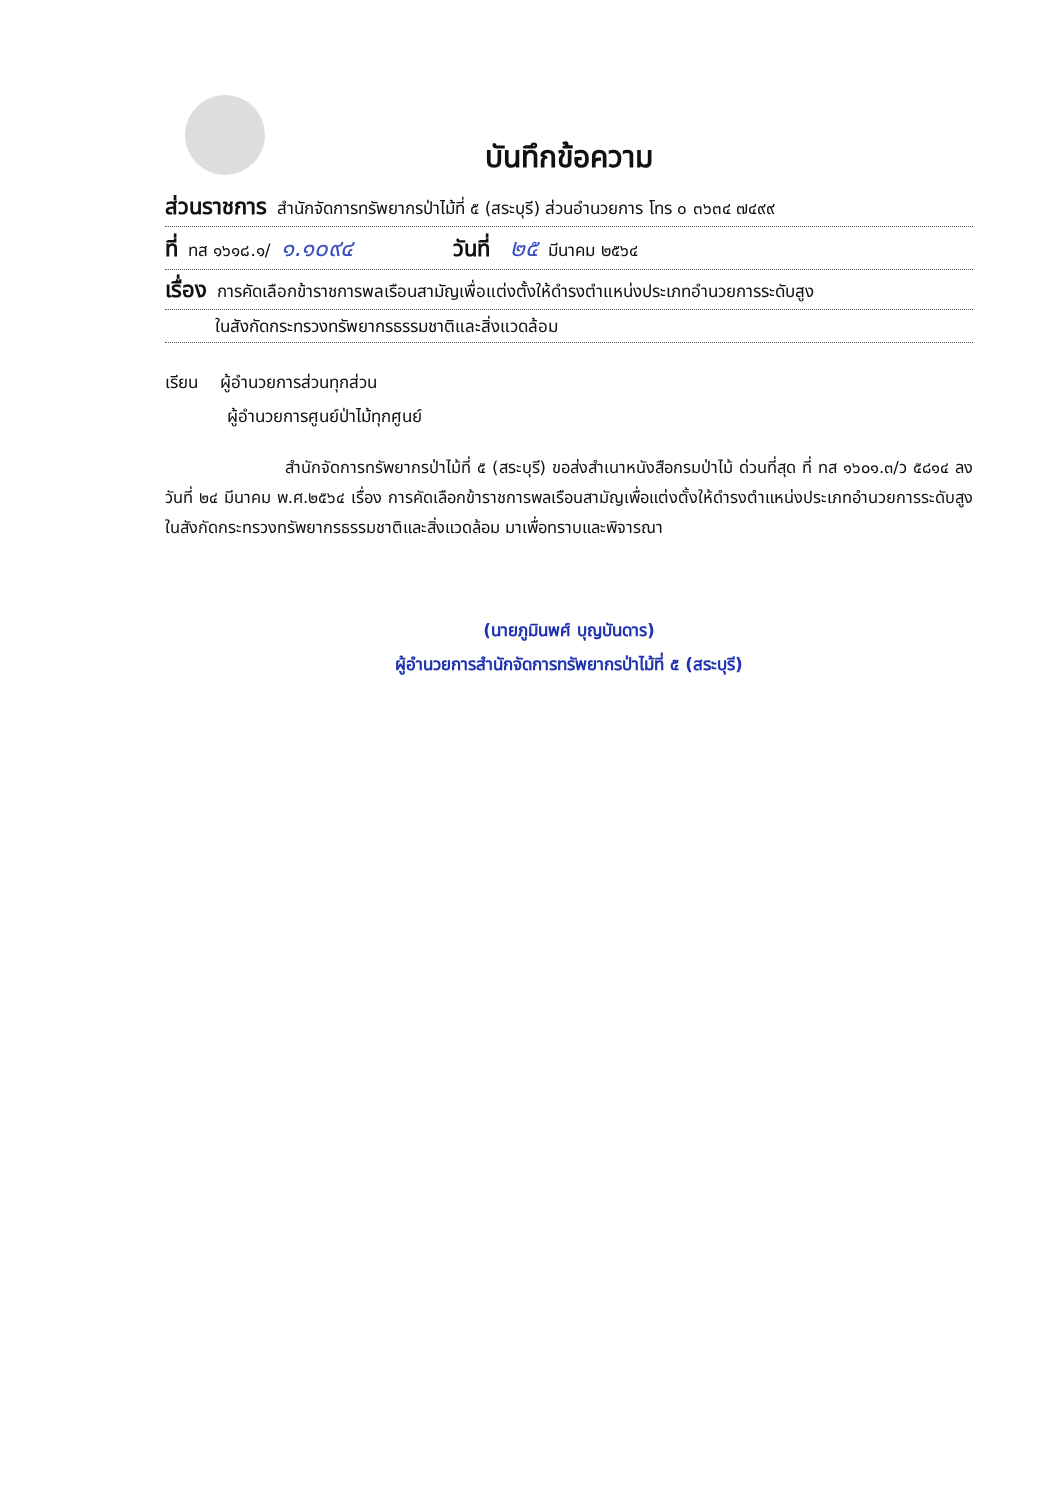บันทึกข้อความ
ส่วนราชการ สำนักจัดการทรัพยากรป่าไม้ที่ ๕ (สระบุรี) ส่วนอำนวยการ โทร ๐ ๓๖๓๔ ๗๔๙๙
ที่ ทส ๑๖๑๘.๑/ ๑.๑๐๙๔ วันที่ ๒๕ มีนาคม ๒๕๖๔
เรื่อง การคัดเลือกข้าราชการพลเรือนสามัญเพื่อแต่งตั้งให้ดำรงตำแหน่งประเภทอำนวยการระดับสูง
ในสังกัดกระทรวงทรัพยากรธรรมชาติและสิ่งแวดล้อม
เรียน ผู้อำนวยการส่วนทุกส่วน
ผู้อำนวยการศูนย์ป่าไม้ทุกศูนย์
สำนักจัดการทรัพยากรป่าไม้ที่ ๕ (สระบุรี) ขอส่งสำเนาหนังสือกรมป่าไม้ ด่วนที่สุด ที่ ทส ๑๖๐๑.๓/ว ๕๘๑๔ ลงวันที่ ๒๔ มีนาคม พ.ศ.๒๕๖๔ เรื่อง การคัดเลือกข้าราชการพลเรือนสามัญเพื่อแต่งตั้งให้ดำรงตำแหน่งประเภทอำนวยการระดับสูง ในสังกัดกระทรวงทรัพยากรธรรมชาติและสิ่งแวดล้อม มาเพื่อทราบและพิจารณา
(นายภูมินพศ์ บุญบันดาร)
ผู้อำนวยการสำนักจัดการทรัพยากรป่าไม้ที่ ๕ (สระบุรี)